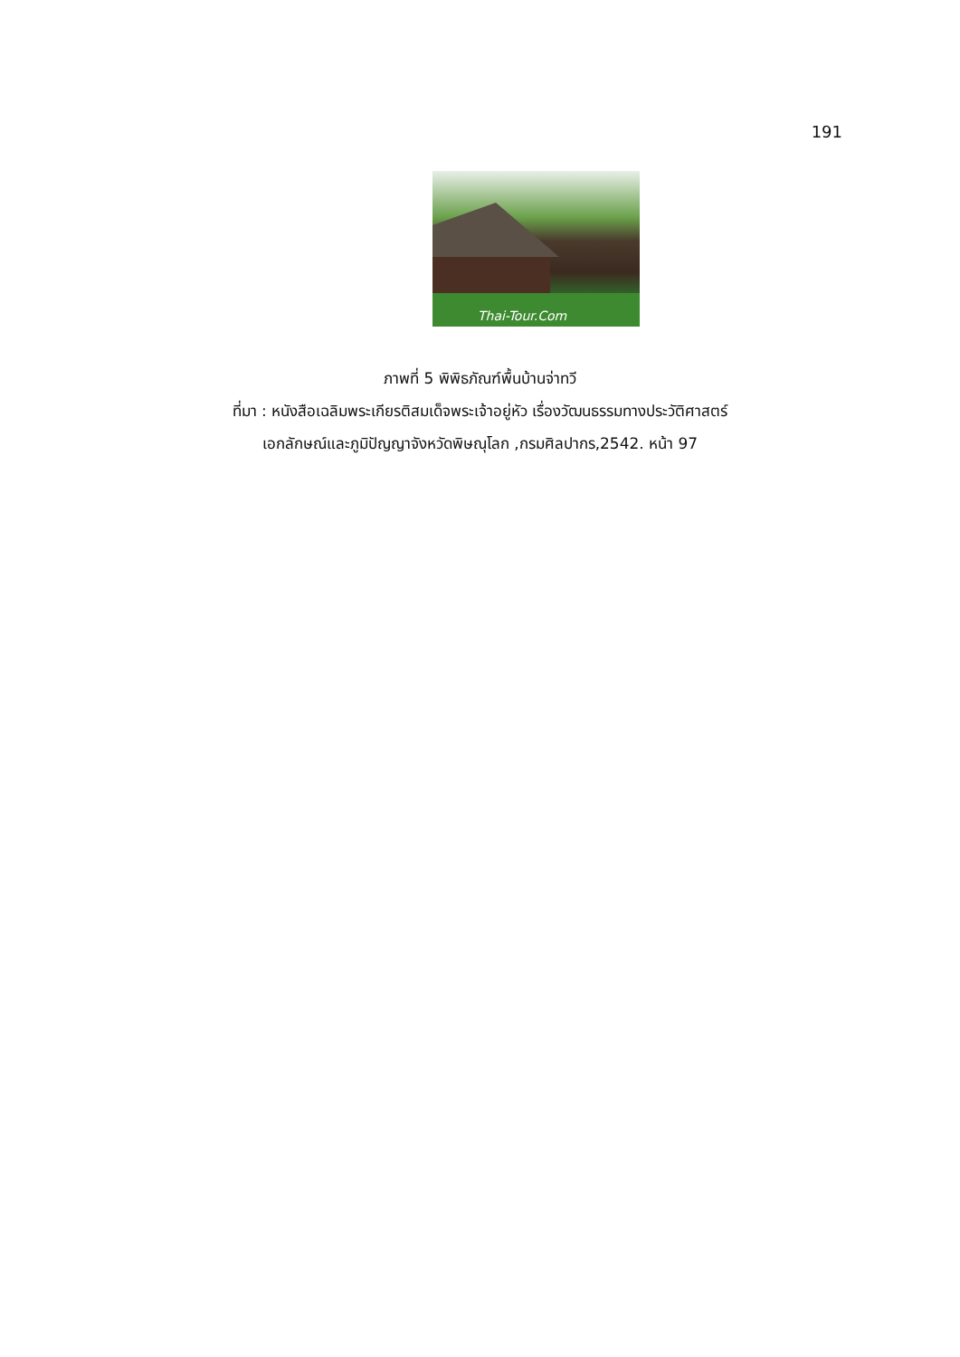191
Thai-Tour.Com
ภาพที่ 5 พิพิธภัณฑ์พื้นบ้านจ่าทวี
ที่มา : หนังสือเฉลิมพระเกียรติสมเด็จพระเจ้าอยู่หัว เรื่องวัฒนธรรมทางประวัติศาสตร์
เอกลักษณ์และภูมิปัญญาจังหวัดพิษณุโลก ,กรมศิลปากร,2542. หน้า 97